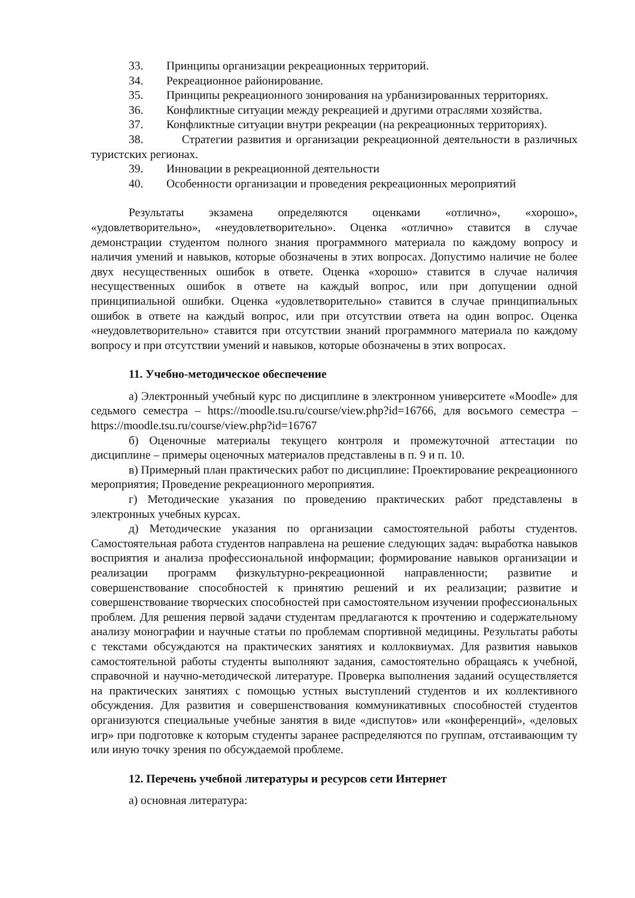33. Принципы организации рекреационных территорий.
34. Рекреационное районирование.
35. Принципы рекреационного зонирования на урбанизированных территориях.
36. Конфликтные ситуации между рекреацией и другими отраслями хозяйства.
37. Конфликтные ситуации внутри рекреации (на рекреационных территориях).
38. Стратегии развития и организации рекреационной деятельности в различных туристских регионах.
39. Инновации в рекреационной деятельности
40. Особенности организации и проведения рекреационных мероприятий
Результаты экзамена определяются оценками «отлично», «хорошо», «удовлетворительно», «неудовлетворительно». Оценка «отлично» ставится в случае демонстрации студентом полного знания программного материала по каждому вопросу и наличия умений и навыков, которые обозначены в этих вопросах. Допустимо наличие не более двух несущественных ошибок в ответе. Оценка «хорошо» ставится в случае наличия несущественных ошибок в ответе на каждый вопрос, или при допущении одной принципиальной ошибки. Оценка «удовлетворительно» ставится в случае принципиальных ошибок в ответе на каждый вопрос, или при отсутствии ответа на один вопрос. Оценка «неудовлетворительно» ставится при отсутствии знаний программного материала по каждому вопросу и при отсутствии умений и навыков, которые обозначены в этих вопросах.
11. Учебно-методическое обеспечение
а) Электронный учебный курс по дисциплине в электронном университете «Moodle» для седьмого семестра – https://moodle.tsu.ru/course/view.php?id=16766, для восьмого семестра – https://moodle.tsu.ru/course/view.php?id=16767
б) Оценочные материалы текущего контроля и промежуточной аттестации по дисциплине – примеры оценочных материалов представлены в п. 9 и п. 10.
в) Примерный план практических работ по дисциплине: Проектирование рекреационного мероприятия; Проведение рекреационного мероприятия.
г) Методические указания по проведению практических работ представлены в электронных учебных курсах.
д) Методические указания по организации самостоятельной работы студентов. Самостоятельная работа студентов направлена на решение следующих задач: выработка навыков восприятия и анализа профессиональной информации; формирование навыков организации и реализации программ физкультурно-рекреационной направленности; развитие и совершенствование способностей к принятию решений и их реализации; развитие и совершенствование творческих способностей при самостоятельном изучении профессиональных проблем. Для решения первой задачи студентам предлагаются к прочтению и содержательному анализу монографии и научные статьи по проблемам спортивной медицины. Результаты работы с текстами обсуждаются на практических занятиях и коллоквиумах. Для развития навыков самостоятельной работы студенты выполняют задания, самостоятельно обращаясь к учебной, справочной и научно-методической литературе. Проверка выполнения заданий осуществляется на практических занятиях с помощью устных выступлений студентов и их коллективного обсуждения. Для развития и совершенствования коммуникативных способностей студентов организуются специальные учебные занятия в виде «диспутов» или «конференций», «деловых игр» при подготовке к которым студенты заранее распределяются по группам, отстаивающим ту или иную точку зрения по обсуждаемой проблеме.
12. Перечень учебной литературы и ресурсов сети Интернет
а) основная литература: